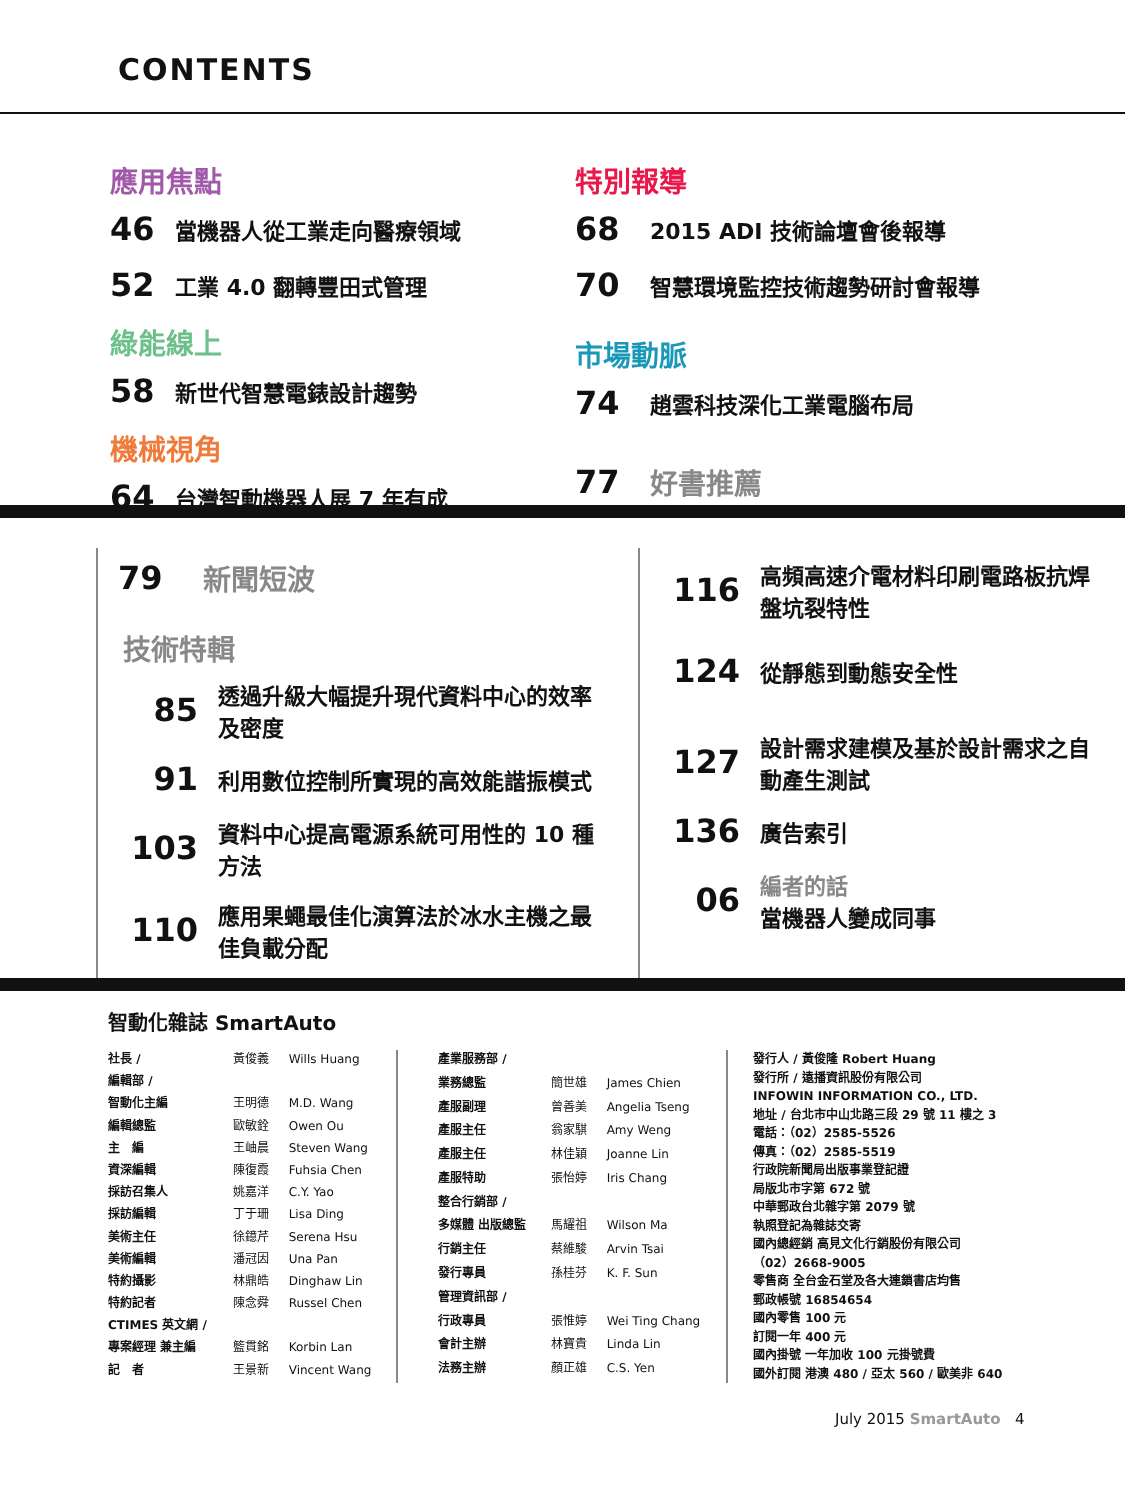CONTENTS
應用焦點
46 當機器人從工業走向醫療領域
52 工業 4.0 翻轉豐田式管理
綠能線上
58 新世代智慧電錶設計趨勢
機械視角
64 台灣智動機器人展 7 年有成
特別報導
68 2015 ADI 技術論壇會後報導
70 智慧環境監控技術趨勢研討會報導
市場動脈
74 趙雲科技深化工業電腦布局
77 好書推薦
79 新聞短波
技術特輯
85 透過升級大幅提升現代資料中心的效率及密度
91 利用數位控制所實現的高效能諧振模式
103 資料中心提高電源系統可用性的 10 種方法
110 應用果蠅最佳化演算法於冰水主機之最佳負載分配
116 高頻高速介電材料印刷電路板抗焊盤坑裂特性
124 從靜態到動態安全性
127 設計需求建模及基於設計需求之自動產生測試
136 廣告索引
06 編者的話
當機器人變成同事
智動化雜誌 SmartAuto
| 社長 / | 黃俊義 | Wills Huang |
| 編輯部 / | | |
| 智動化主編 | 王明德 | M.D. Wang |
| 編輯總監 | 歐敏銓 | Owen Ou |
| 主 編 | 王岫晨 | Steven Wang |
| 資深編輯 | 陳復霞 | Fuhsia Chen |
| 採訪召集人 | 姚嘉洋 | C.Y. Yao |
| 採訪編輯 | 丁于珊 | Lisa Ding |
| 美術主任 | 徐鐿芹 | Serena Hsu |
| 美術編輯 | 潘冠因 | Una Pan |
| 特約攝影 | 林鼎皓 | Dinghaw Lin |
| 特約記者 | 陳念舜 | Russel Chen |
| CTIMES 英文網 / | | |
| 專案經理 兼主編 | 籃貫銘 | Korbin Lan |
| 記 者 | 王景新 | Vincent Wang |
| 產業服務部 / | | |
| 業務總監 | 簡世雄 | James Chien |
| 產服副理 | 曾善美 | Angelia Tseng |
| 產服主任 | 翁家騏 | Amy Weng |
| 產服主任 | 林佳穎 | Joanne Lin |
| 產服特助 | 張怡婷 | Iris Chang |
| 整合行銷部 / | | |
| 多媒體 出版總監 | 馬耀祖 | Wilson Ma |
| 行銷主任 | 蔡維駿 | Arvin Tsai |
| 發行專員 | 孫桂芬 | K. F. Sun |
| 管理資訊部 / | | |
| 行政專員 | 張惟婷 | Wei Ting Chang |
| 會計主辦 | 林寶貴 | Linda Lin |
| 法務主辦 | 顏正雄 | C.S. Yen |
發行人 / 黃俊隆 Robert Huang
發行所 / 遠播資訊股份有限公司
INFOWIN INFORMATION CO., LTD.
地址 / 台北市中山北路三段 29 號 11 樓之 3
電話：（02）2585-5526
傳真：（02）2585-5519
行政院新聞局出版事業登記證
局版北市字第 672 號
中華郵政台北雜字第 2079 號
執照登記為雜誌交寄
國內總經銷 高見文化行銷股份有限公司
（02）2668-9005
零售商 全台金石堂及各大連鎖書店均售
郵政帳號 16854654
國內零售 100 元
訂閱一年 400 元
國內掛號 一年加收 100 元掛號費
國外訂閱 港澳 480 / 亞太 560 / 歐美非 640
July 2015 SmartAuto 4